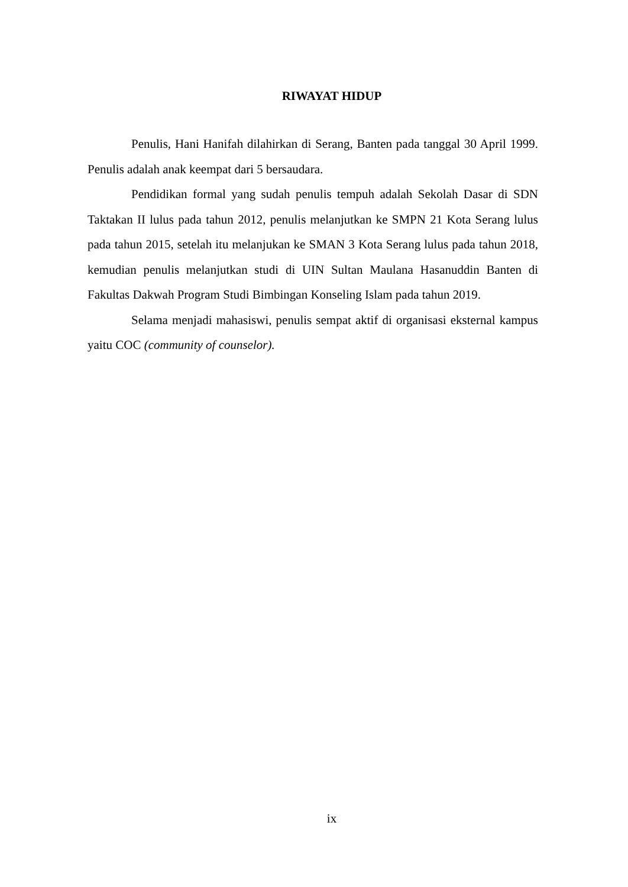RIWAYAT HIDUP
Penulis, Hani Hanifah dilahirkan di Serang, Banten pada tanggal 30 April 1999. Penulis adalah anak keempat dari 5 bersaudara.
Pendidikan formal yang sudah penulis tempuh adalah Sekolah Dasar di SDN Taktakan II lulus pada tahun 2012, penulis melanjutkan ke SMPN 21 Kota Serang lulus pada tahun 2015, setelah itu melanjukan ke SMAN 3 Kota Serang lulus pada tahun 2018, kemudian penulis melanjutkan studi di UIN Sultan Maulana Hasanuddin Banten di Fakultas Dakwah Program Studi Bimbingan Konseling Islam pada tahun 2019.
Selama menjadi mahasiswi, penulis sempat aktif di organisasi eksternal kampus yaitu COC (community of counselor).
ix